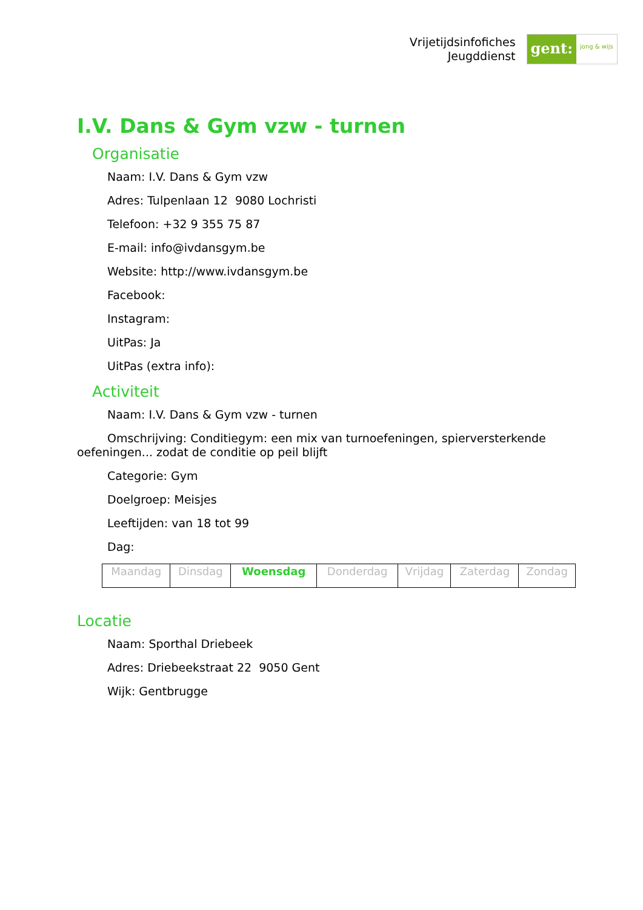Vrijetijdsinfofiches
Jeugddienst
gent:
jong & wijs
I.V. Dans & Gym vzw - turnen
Organisatie
Naam: I.V. Dans & Gym vzw
Adres: Tulpenlaan 12 9080 Lochristi
Telefoon: +32 9 355 75 87
E-mail: info@ivdansgym.be
Website: http://www.ivdansgym.be
Facebook:
Instagram:
UitPas: Ja
UitPas (extra info):
Activiteit
Naam: I.V. Dans & Gym vzw - turnen
Omschrijving: Conditiegym: een mix van turnoefeningen, spierversterkende oefeningen... zodat de conditie op peil blijft
Categorie: Gym
Doelgroep: Meisjes
Leeftijden: van 18 tot 99
Dag:
| Maandag | Dinsdag | Woensdag | Donderdag | Vrijdag | Zaterdag | Zondag |
Locatie
Naam: Sporthal Driebeek
Adres: Driebeekstraat 22 9050 Gent
Wijk: Gentbrugge